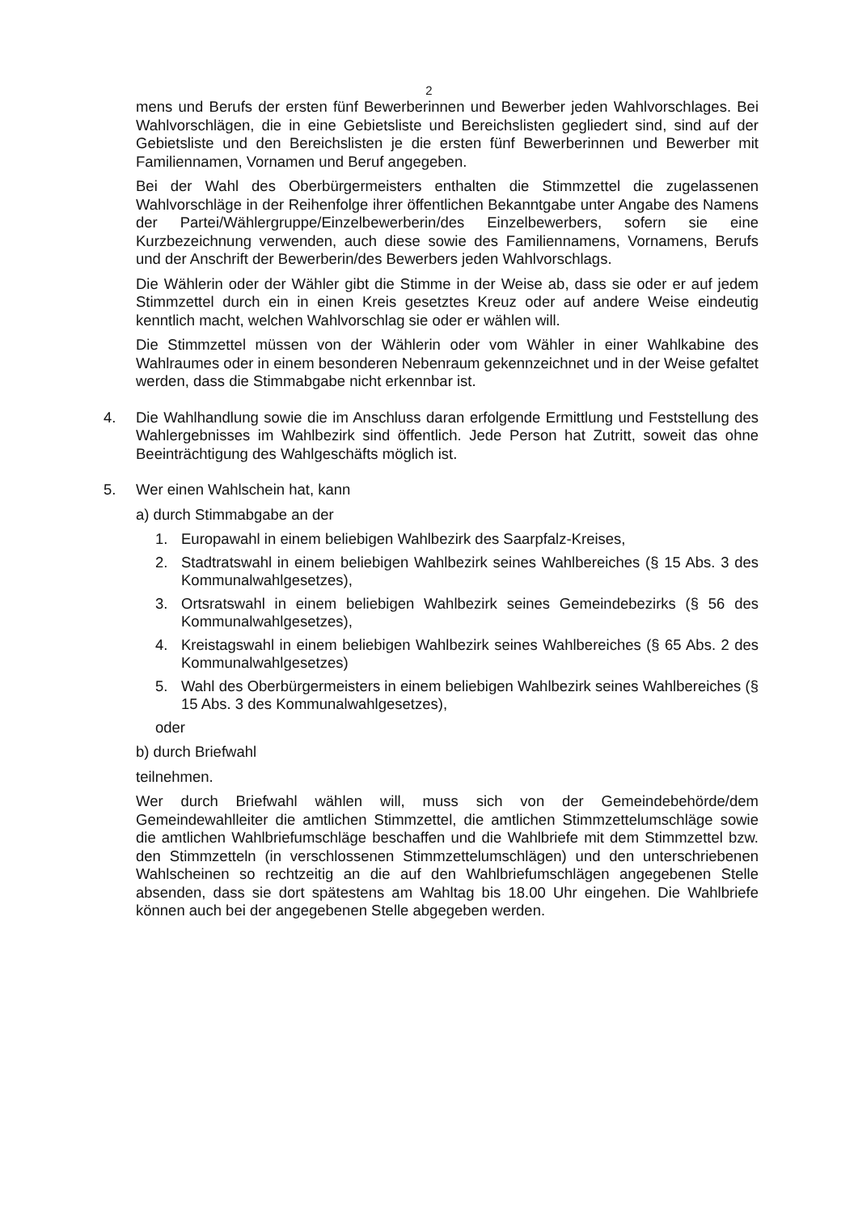2
mens und Berufs der ersten fünf Bewerberinnen und Bewerber jeden Wahlvorschlages. Bei Wahlvorschlägen, die in eine Gebietsliste und Bereichslisten gegliedert sind, sind auf der Gebietsliste und den Bereichslisten je die ersten fünf Bewerberinnen und Bewerber mit Familiennamen, Vornamen und Beruf angegeben.
Bei der Wahl des Oberbürgermeisters enthalten die Stimmzettel die zugelassenen Wahlvorschläge in der Reihenfolge ihrer öffentlichen Bekanntgabe unter Angabe des Namens der Partei/Wählergruppe/Einzelbewerberin/des Einzelbewerbers, sofern sie eine Kurzbezeichnung verwenden, auch diese sowie des Familiennamens, Vornamens, Berufs und der Anschrift der Bewerberin/des Bewerbers jeden Wahlvorschlags.
Die Wählerin oder der Wähler gibt die Stimme in der Weise ab, dass sie oder er auf jedem Stimmzettel durch ein in einen Kreis gesetztes Kreuz oder auf andere Weise eindeutig kenntlich macht, welchen Wahlvorschlag sie oder er wählen will.
Die Stimmzettel müssen von der Wählerin oder vom Wähler in einer Wahlkabine des Wahlraumes oder in einem besonderen Nebenraum gekennzeichnet und in der Weise gefaltet werden, dass die Stimmabgabe nicht erkennbar ist.
4. Die Wahlhandlung sowie die im Anschluss daran erfolgende Ermittlung und Feststellung des Wahlergebnisses im Wahlbezirk sind öffentlich. Jede Person hat Zutritt, soweit das ohne Beeinträchtigung des Wahlgeschäfts möglich ist.
5. Wer einen Wahlschein hat, kann
a) durch Stimmabgabe an der
1. Europawahl in einem beliebigen Wahlbezirk des Saarpfalz-Kreises,
2. Stadtratswahl in einem beliebigen Wahlbezirk seines Wahlbereiches (§ 15 Abs. 3 des Kommunalwahlgesetzes),
3. Ortsratswahl in einem beliebigen Wahlbezirk seines Gemeindebezirks (§ 56 des Kommunalwahlgesetzes),
4. Kreistagswahl in einem beliebigen Wahlbezirk seines Wahlbereiches (§ 65 Abs. 2 des Kommunalwahlgesetzes)
5. Wahl des Oberbürgermeisters in einem beliebigen Wahlbezirk seines Wahlbereiches (§ 15 Abs. 3 des Kommunalwahlgesetzes),
oder
b) durch Briefwahl
teilnehmen.
Wer durch Briefwahl wählen will, muss sich von der Gemeindebehörde/dem Gemeindewahlleiter die amtlichen Stimmzettel, die amtlichen Stimmzettelumschläge sowie die amtlichen Wahlbriefumschläge beschaffen und die Wahlbriefe mit dem Stimmzettel bzw. den Stimmzetteln (in verschlossenen Stimmzettelumschlägen) und den unterschriebenen Wahlscheinen so rechtzeitig an die auf den Wahlbriefumschlägen angegebenen Stelle absenden, dass sie dort spätestens am Wahltag bis 18.00 Uhr eingehen. Die Wahlbriefe können auch bei der angegebenen Stelle abgegeben werden.